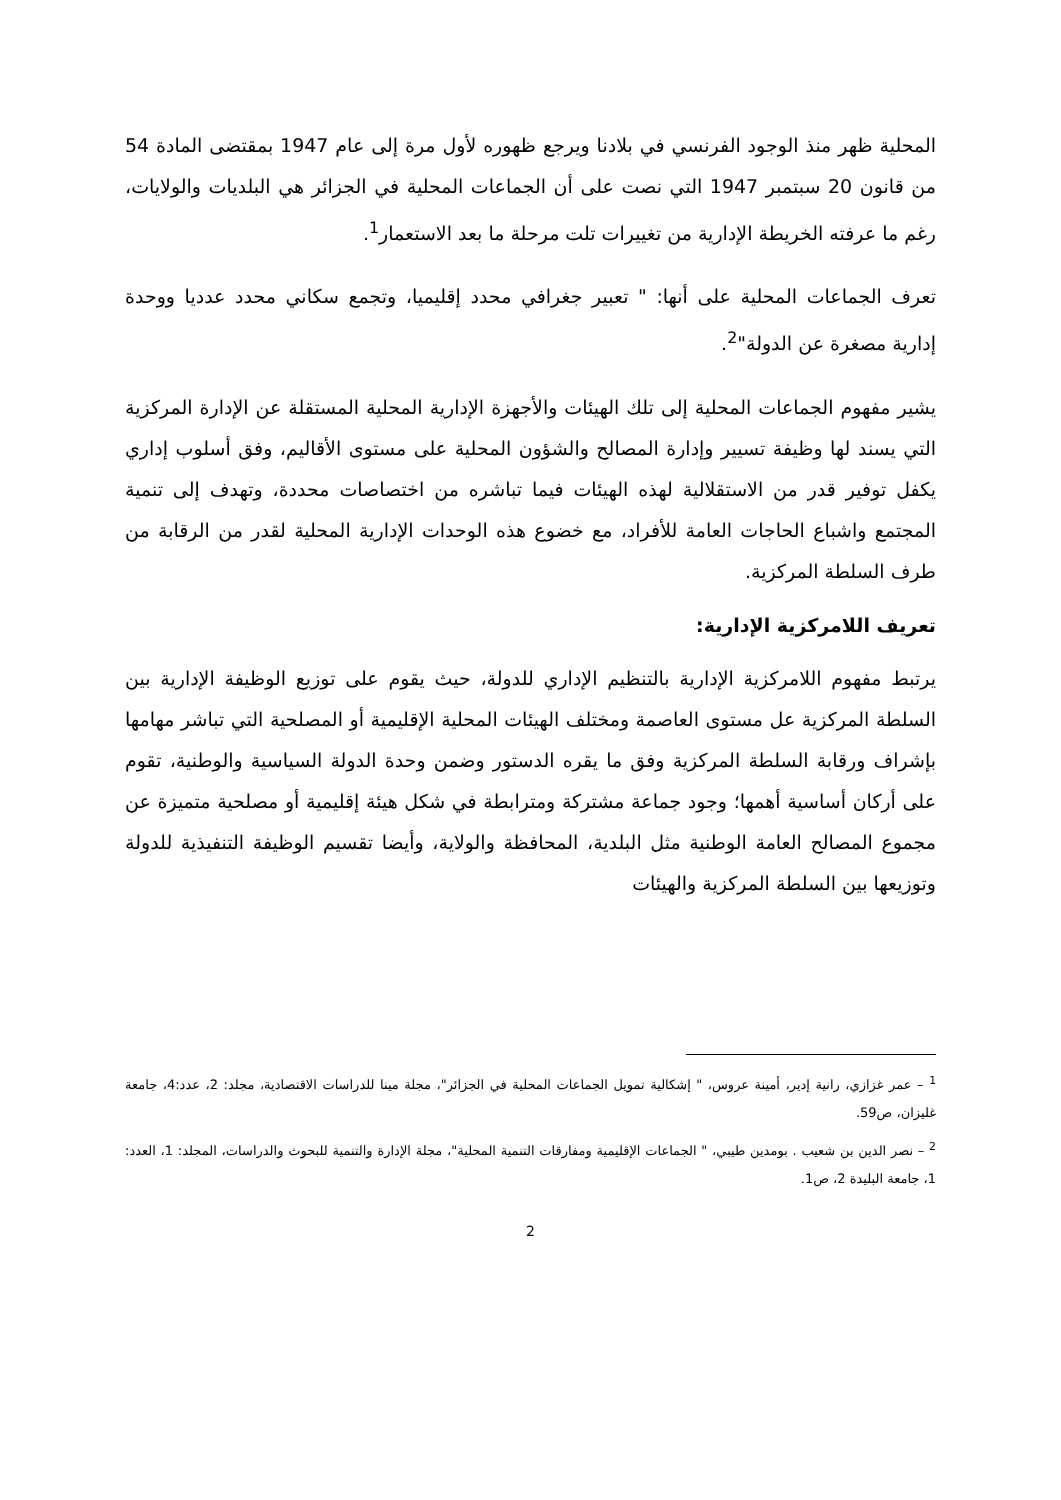المحلية ظهر منذ الوجود الفرنسي في بلادنا ويرجع ظهوره لأول مرة إلى عام 1947 بمقتضى المادة 54 من قانون 20 سبتمبر 1947 التي نصت على أن الجماعات المحلية في الجزائر هي البلديات والولايات، رغم ما عرفته الخريطة الإدارية من تغييرات تلت مرحلة ما بعد الاستعمار<sup>1</sup>.
تعرف الجماعات المحلية على أنها: " تعبير جغرافي محدد إقليميا، وتجمع سكاني محدد عدديا ووحدة إدارية مصغرة عن الدولة"<sup>2</sup>.
يشير مفهوم الجماعات المحلية إلى تلك الهيئات والأجهزة الإدارية المحلية المستقلة عن الإدارة المركزية التي يسند لها وظيفة تسيير وإدارة المصالح والشؤون المحلية على مستوى الأقاليم، وفق أسلوب إداري يكفل توفير قدر من الاستقلالية لهذه الهيئات فيما تباشره من اختصاصات محددة، وتهدف إلى تنمية المجتمع واشباع الحاجات العامة للأفراد، مع خضوع هذه الوحدات الإدارية المحلية لقدر من الرقابة من طرف السلطة المركزية.
تعريف اللامركزية الإدارية:
يرتبط مفهوم اللامركزية الإدارية بالتنظيم الإداري للدولة، حيث يقوم على توزيع الوظيفة الإدارية بين السلطة المركزية عل مستوى العاصمة ومختلف الهيئات المحلية الإقليمية أو المصلحية التي تباشر مهامها بإشراف ورقابة السلطة المركزية وفق ما يقره الدستور وضمن وحدة الدولة السياسية والوطنية، تقوم على أركان أساسية أهمها؛ وجود جماعة مشتركة ومترابطة في شكل هيئة إقليمية أو مصلحية متميزة عن مجموع المصالح العامة الوطنية مثل البلدية، المحافظة والولاية، وأيضا تقسيم الوظيفة التنفيذية للدولة وتوزيعها بين السلطة المركزية والهيئات
<sup>1</sup> – عمر غزازي، رانية إدير، أمينة عروس، " إشكالية تمويل الجماعات المحلية في الجزائر"، مجلة مينا للدراسات الاقتصادية، مجلد: 2، عدد:4، جامعة غليزان، ص59.
<sup>2</sup> – نصر الدين بن شعيب . بومدين طيبي، " الجماعات الإقليمية ومفارقات التنمية المحلية"، مجلة الإدارة والتنمية للبحوث والدراسات، المجلد: 1، العدد: 1، جامعة البليدة 2، ص1.
2